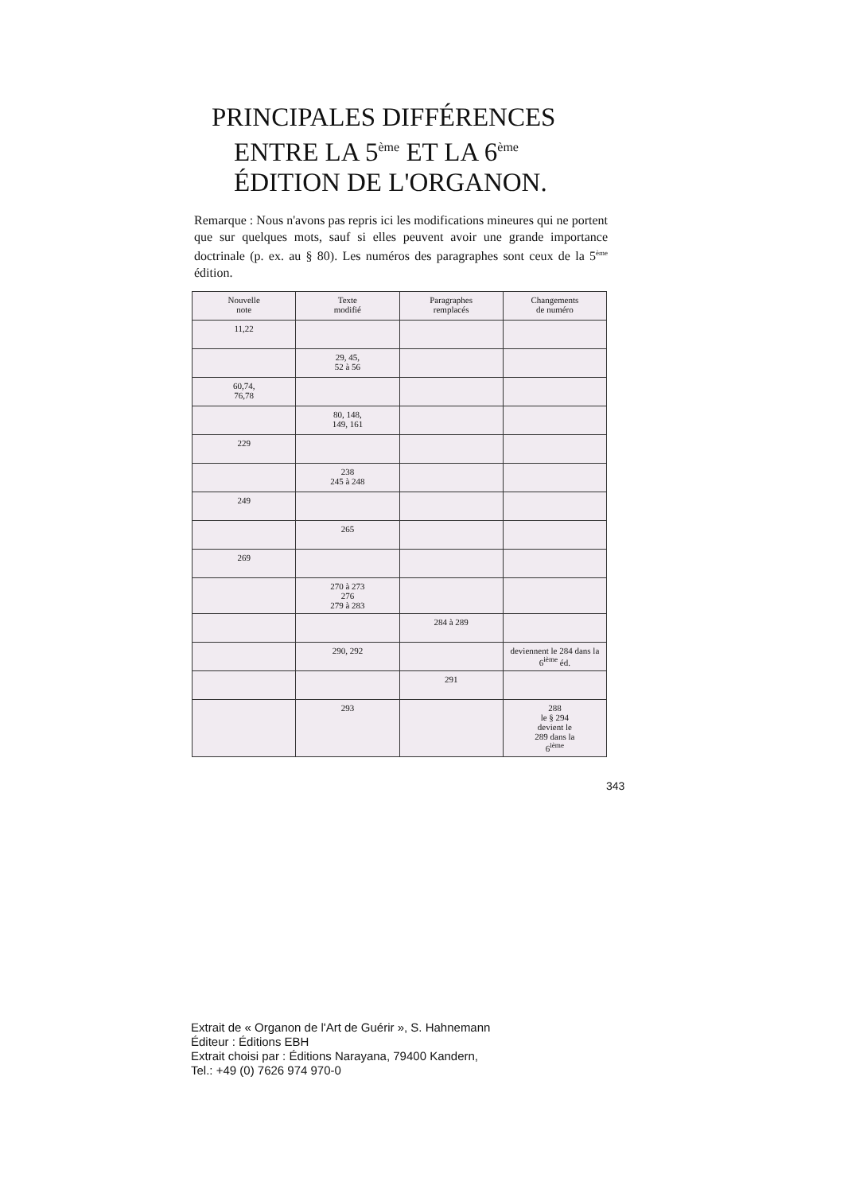PRINCIPALES DIFFÉRENCES
ENTRE LA 5<sup>ème</sup> ET LA 6<sup>ème</sup>
ÉDITION DE L'ORGANON.
Remarque : Nous n'avons pas repris ici les modifications mineures qui ne portent que sur quelques mots, sauf si elles peuvent avoir une grande importance doctrinale (p. ex. au § 80). Les numéros des paragraphes sont ceux de la 5<sup>ème</sup> édition.
| Nouvelle note | Texte modifié | Paragraphes remplacés | Changements de numéro |
| --- | --- | --- | --- |
| 11,22 | | | |
| | 29, 45, 52 à 56 | | |
| 60,74, 76,78 | | | |
| | 80, 148, 149, 161 | | |
| 229 | | | |
| | 238 245 à 248 | | |
| 249 | | | |
| | 265 | | |
| 269 | | | |
| | 270 à 273 276 279 à 283 | | |
| | | 284 à 289 | |
| | 290, 292 | | deviennent le 284 dans la 6<sup>ième</sup> éd. |
| | | 291 | |
| | 293 | | 288 le § 294 devient le 289 dans la 6<sup>ième</sup> |
343
Extrait de « Organon de l'Art de Guérir », S. Hahnemann
Éditeur : Éditions EBH
Extrait choisi par : Éditions Narayana, 79400 Kandern,
Tel.: +49 (0) 7626 974 970-0